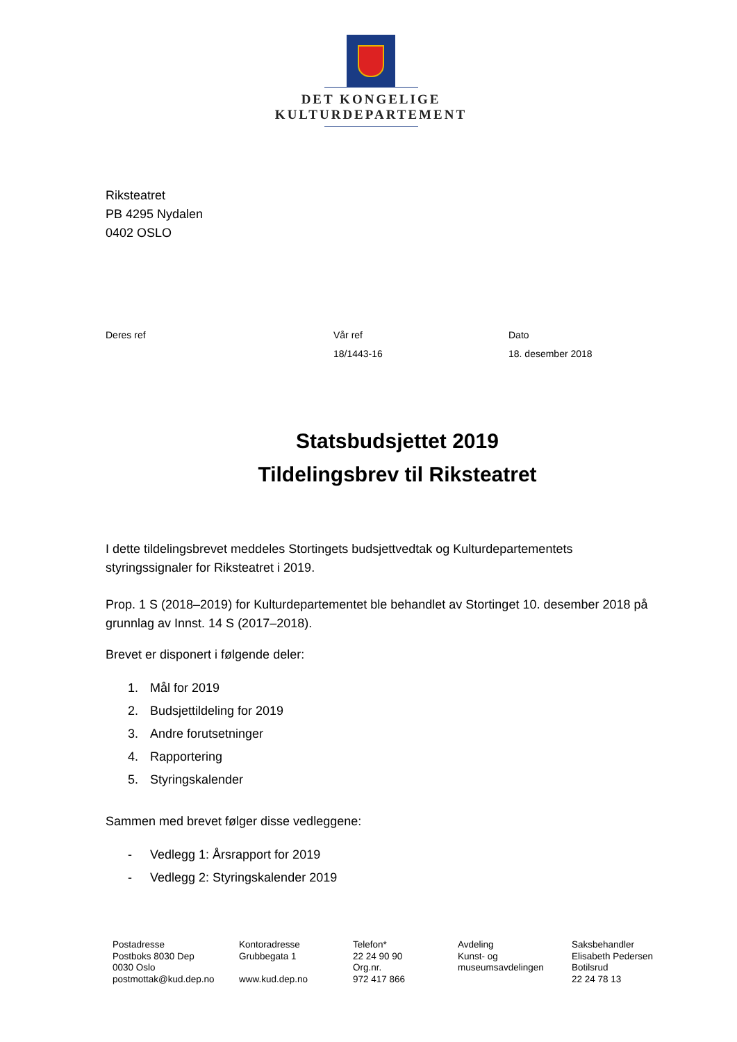DET KONGELIGE
KULTURDEPARTEMENT
Riksteatret
PB 4295 Nydalen
0402 OSLO
Deres ref Vår ref
18/1443-16
Dato
18. desember 2018
Statsbudsjettet 2019
Tildelingsbrev til Riksteatret
I dette tildelingsbrevet meddeles Stortingets budsjettvedtak og Kulturdepartementets styringssignaler for Riksteatret i 2019.
Prop. 1 S (2018–2019) for Kulturdepartementet ble behandlet av Stortinget 10. desember 2018 på grunnlag av Innst. 14 S (2017–2018).
Brevet er disponert i følgende deler:
1. Mål for 2019
2. Budsjettildeling for 2019
3. Andre forutsetninger
4. Rapportering
5. Styringskalender
Sammen med brevet følger disse vedleggene:
- Vedlegg 1: Årsrapport for 2019
- Vedlegg 2: Styringskalender 2019
Postadresse
Postboks 8030 Dep
0030 Oslo
postmottak@kud.dep.no
Kontoradresse
Grubbegata 1
www.kud.dep.no
Telefon*
22 24 90 90
Org.nr.
972 417 866
Avdeling
Kunst- og
museumsavdelingen
Saksbehandler
Elisabeth Pedersen
Botilsrud
22 24 78 13